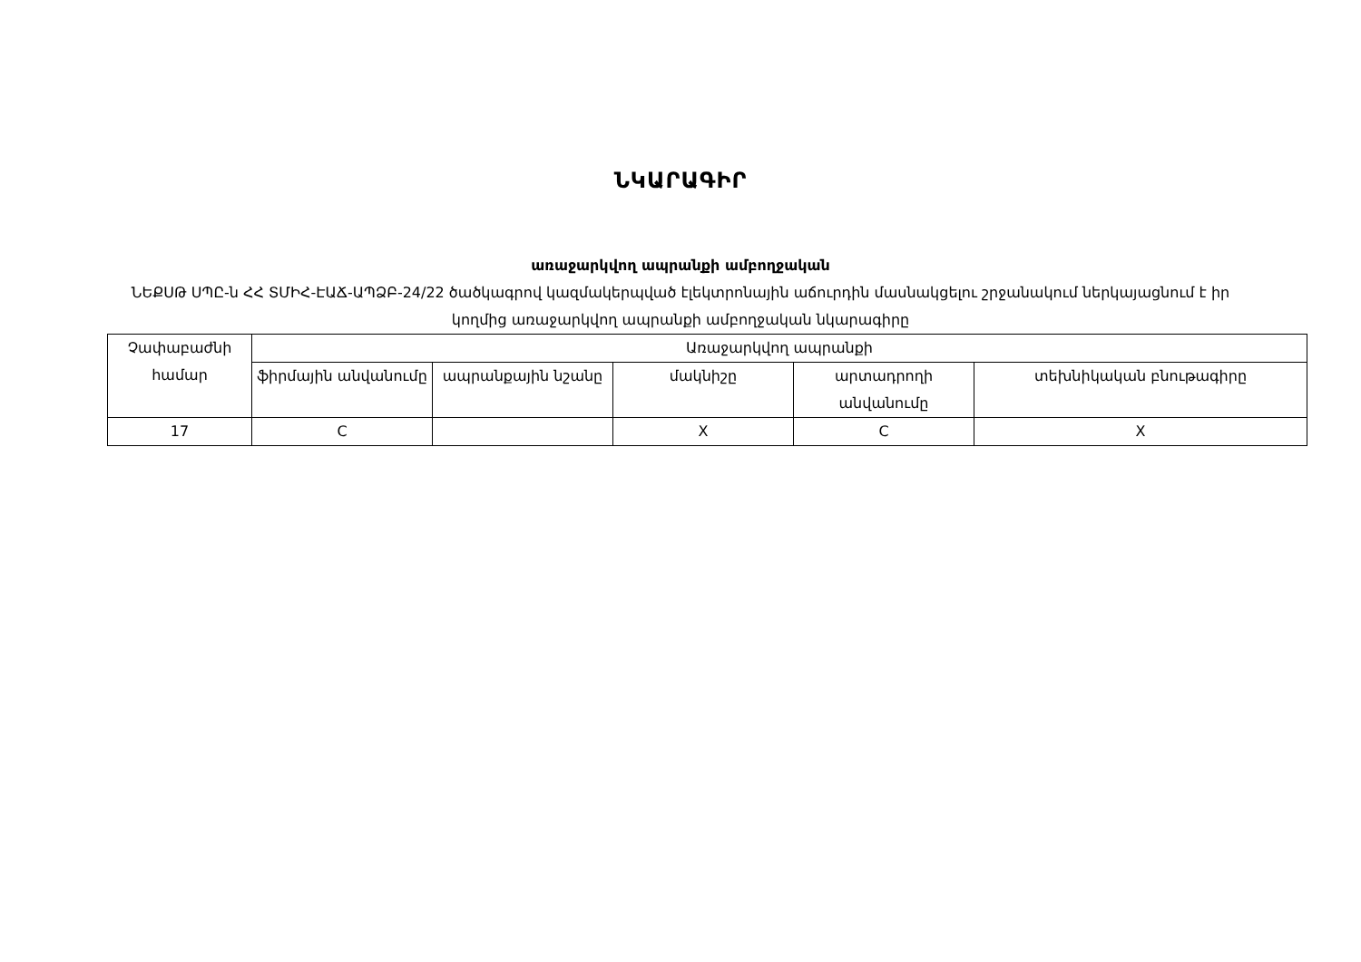ՆԿԱՐԱԳԻՐ
առաջարկվող ապրանքի ամբողջական
ՆԵՔՍԹ ՍՊԸ-ն ՀՀ ՏՄԻՀ-ԷԱՃ-ԱՊՁԲ-24/22 ծածկագրով կազմակերպված էլեկտրոնային աճուրդին մասնակցելու շրջանակում ներկայացնում է իր կողմից առաջարկվող ապրանքի ամբողջական նկարագիրը
| Չափաբաժնի համար | Առաջարկվող ապրանքի | | | | |
| --- | --- | --- | --- | --- | --- |
| | ֆիրմային անվանումը | ապրանքային նշանը | մակնիշը | արտադրողի անվանումը | տեխնիկական բնութագիրը |
| 17 | C | | X | C | X |